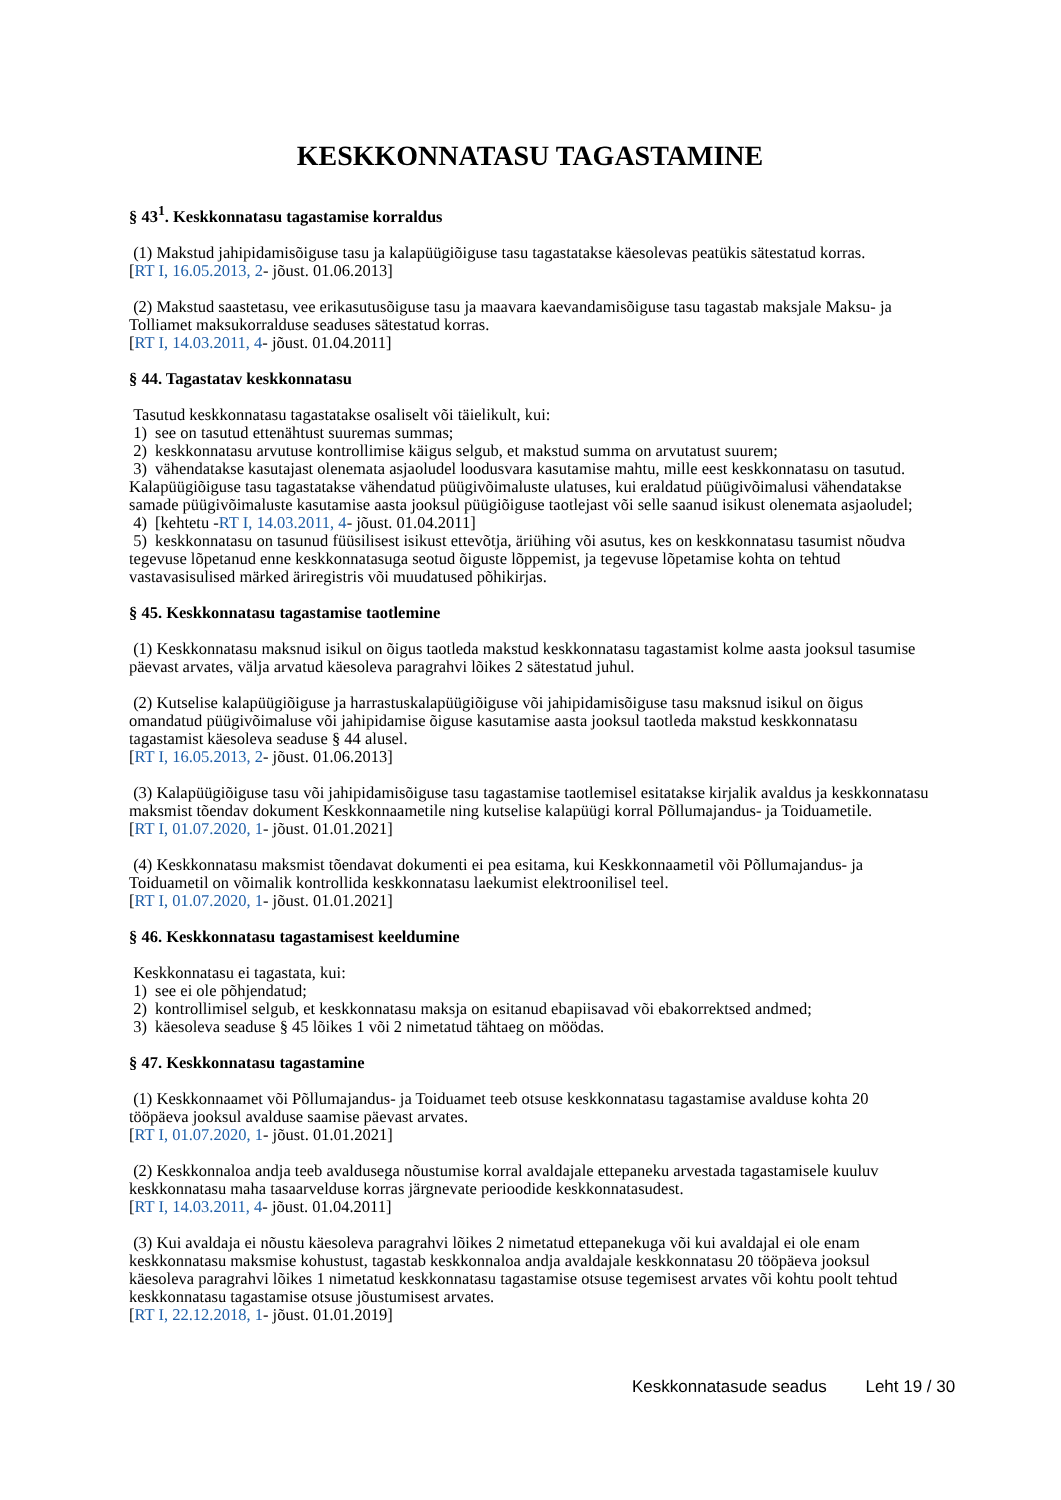KESKKONNATASU TAGASTAMINE
§ 43<sup>1</sup>. Keskkonnatasu tagastamise korraldus
(1) Makstud jahipidamisõiguse tasu ja kalapüügiõiguse tasu tagastatakse käesolevas peatükis sätestatud korras.
[RT I, 16.05.2013, 2- jõust. 01.06.2013]
(2) Makstud saastetasu, vee erikasutusõiguse tasu ja maavara kaevandamisõiguse tasu tagastab maksjale Maksu- ja Tolliamet maksukorralduse seaduses sätestatud korras.
[RT I, 14.03.2011, 4- jõust. 01.04.2011]
§ 44. Tagastatav keskkonnatasu
Tasutud keskkonnatasu tagastatakse osaliselt või täielikult, kui:
1) see on tasutud ettenähtust suuremas summas;
2) keskkonnatasu arvutuse kontrollimise käigus selgub, et makstud summa on arvutatust suurem;
3) vähendatakse kasutajast olenemata asjaoludel loodusvara kasutamise mahtu, mille eest keskkonnatasu on tasutud. Kalapüügiõiguse tasu tagastatakse vähendatud püügivõimaluste ulatuses, kui eraldatud püügivõimalusi vähendatakse samade püügivõimaluste kasutamise aasta jooksul püügiõiguse taotlejast või selle saanud isikust olenemata asjaoludel;
4) [kehtetu -RT I, 14.03.2011, 4- jõust. 01.04.2011]
5) keskkonnatasu on tasunud füüsilisest isikust ettevõtja, äriühing või asutus, kes on keskkonnatasu tasumist nõudva tegevuse lõpetanud enne keskkonnatasuga seotud õiguste lõppemist, ja tegevuse lõpetamise kohta on tehtud vastavasisulised märked äriregistris või muudatused põhikirjas.
§ 45. Keskkonnatasu tagastamise taotlemine
(1) Keskkonnatasu maksnud isikul on õigus taotleda makstud keskkonnatasu tagastamist kolme aasta jooksul tasumise päevast arvates, välja arvatud käesoleva paragrahvi lõikes 2 sätestatud juhul.
(2) Kutselise kalapüügiõiguse ja harrastuskalapüügiõiguse või jahipidamisõiguse tasu maksnud isikul on õigus omandatud püügivõimaluse või jahipidamise õiguse kasutamise aasta jooksul taotleda makstud keskkonnatasu tagastamist käesoleva seaduse § 44 alusel.
[RT I, 16.05.2013, 2- jõust. 01.06.2013]
(3) Kalapüügiõiguse tasu või jahipidamisõiguse tasu tagastamise taotlemisel esitatakse kirjalik avaldus ja keskkonnatasu maksmist tõendav dokument Keskkonnaametile ning kutselise kalapüügi korral Põllumajandus- ja Toiduametile.
[RT I, 01.07.2020, 1- jõust. 01.01.2021]
(4) Keskkonnatasu maksmist tõendavat dokumenti ei pea esitama, kui Keskkonnaametil või Põllumajandus- ja Toiduametil on võimalik kontrollida keskkonnatasu laekumist elektroonilisel teel.
[RT I, 01.07.2020, 1- jõust. 01.01.2021]
§ 46. Keskkonnatasu tagastamisest keeldumine
Keskkonnatasu ei tagastata, kui:
1) see ei ole põhjendatud;
2) kontrollimisel selgub, et keskkonnatasu maksja on esitanud ebapiisavad või ebakorrektsed andmed;
3) käesoleva seaduse § 45 lõikes 1 või 2 nimetatud tähtaeg on möödas.
§ 47. Keskkonnatasu tagastamine
(1) Keskkonnaamet või Põllumajandus- ja Toiduamet teeb otsuse keskkonnatasu tagastamise avalduse kohta 20 tööpäeva jooksul avalduse saamise päevast arvates.
[RT I, 01.07.2020, 1- jõust. 01.01.2021]
(2) Keskkonnaloa andja teeb avaldusega nõustumise korral avaldajale ettepaneku arvestada tagastamisele kuuluv keskkonnatasu maha tasaarvelduse korras järgnevate perioodide keskkonnatasudest.
[RT I, 14.03.2011, 4- jõust. 01.04.2011]
(3) Kui avaldaja ei nõustu käesoleva paragrahvi lõikes 2 nimetatud ettepanekuga või kui avaldajal ei ole enam keskkonnatasu maksmise kohustust, tagastab keskkonnaloa andja avaldajale keskkonnatasu 20 tööpäeva jooksul käesoleva paragrahvi lõikes 1 nimetatud keskkonnatasu tagastamise otsuse tegemisest arvates või kohtu poolt tehtud keskkonnatasu tagastamise otsuse jõustumisest arvates.
[RT I, 22.12.2018, 1- jõust. 01.01.2019]
Keskkonnatasude seadus Leht 19 / 30